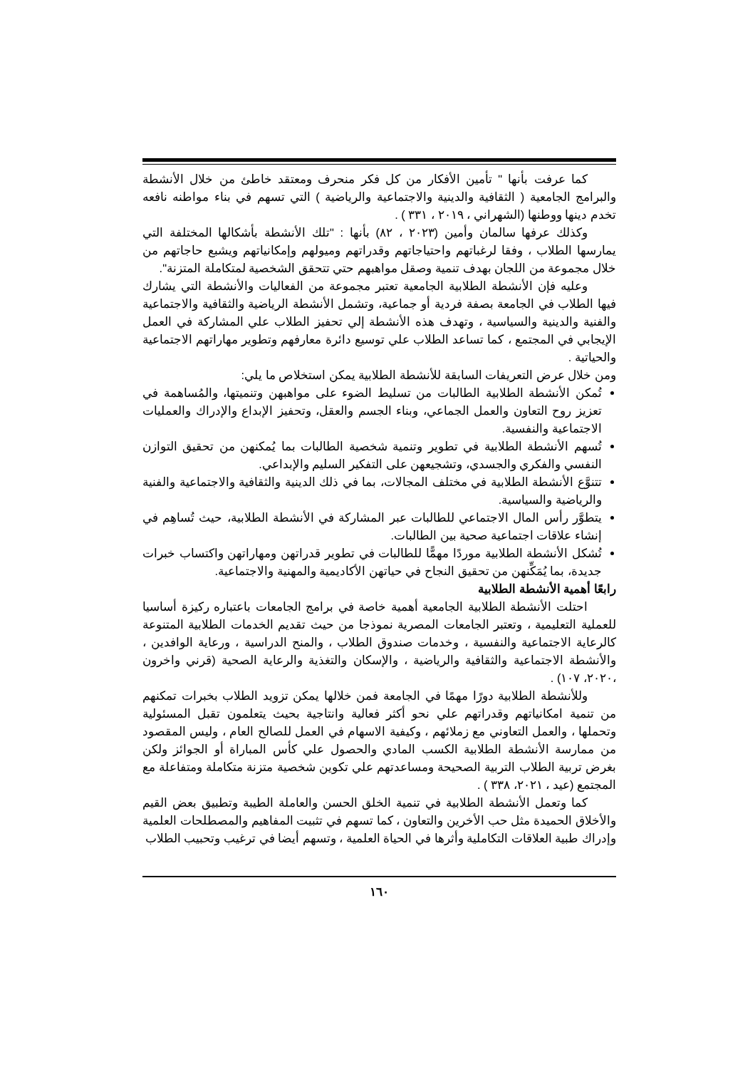كما عرفت بأنها " تأمين الأفكار من كل فكر منحرف ومعتقد خاطئ من خلال الأنشطة والبرامج الجامعية ( الثقافية والدينية والاجتماعية والرياضية ) التي تسهم في بناء مواطنه نافعه تخدم دينها ووطنها (الشهراني ، ٢٠١٩ ، ٣٣١ ) .
وكذلك عرفها سالمان وأمين (٢٠٢٣ ، ٨٢) بأنها : "تلك الأنشطة بأشكالها المختلفة التي يمارسها الطلاب ، وفقا لرغباتهم واحتياجاتهم وقدراتهم وميولهم وإمكانياتهم ويشبع حاجاتهم من خلال مجموعة من اللجان بهدف تنمية وصقل مواهبهم حتي تتحقق الشخصية لمتكاملة المتزنة".
وعليه فإن الأنشطة الطلابية الجامعية تعتبر مجموعة من الفعاليات والأنشطة التي يشارك فيها الطلاب في الجامعة بصفة فردية أو جماعية، وتشمل الأنشطة الرياضية والثقافية والاجتماعية والفنية والدينية والسياسية ، وتهدف هذه الأنشطة إلي تحفيز الطلاب علي المشاركة في العمل الإيجابي في المجتمع ، كما تساعد الطلاب علي توسيع دائرة معارفهم وتطوير مهاراتهم الاجتماعية والحياتية .
ومن خلال عرض التعريفات السابقة للأنشطة الطلابية يمكن استخلاص ما يلي:
تُمكن الأنشطة الطلابية الطالبات من تسليط الضوء على مواهبهن وتنميتها، والمُساهمة في تعزيز روح التعاون والعمل الجماعي، وبناء الجسم والعقل، وتحفيز الإبداع والإدراك والعمليات الاجتماعية والنفسية.
تُسهم الأنشطة الطلابية في تطوير وتنمية شخصية الطالبات بما يُمكنهن من تحقيق التوازن النفسي والفكري والجسدي، وتشجيعهن على التفكير السليم والإبداعي.
تتنوَّع الأنشطة الطلابية في مختلف المجالات، بما في ذلك الدينية والثقافية والاجتماعية والفنية والرياضية والسياسية.
يتطوَّر رأس المال الاجتماعي للطالبات عبر المشاركة في الأنشطة الطلابية، حيث تُساهِم في إنشاء علاقات اجتماعية صحية بين الطالبات.
تُشكل الأنشطة الطلابية موردًا مهمًّا للطالبات في تطوير قدراتهن ومهاراتهن واكتساب خبرات جديدة، بما يُمَكِّنهن من تحقيق النجاح في حياتهن الأكاديمية والمهنية والاجتماعية.
رابعًا أهمية الأنشطة الطلابية
احتلت الأنشطة الطلابية الجامعية أهمية خاصة في برامج الجامعات باعتباره ركيزة أساسيا للعملية التعليمية ، وتعتبر الجامعات المصرية نموذجا من حيث تقديم الخدمات الطلابية المتنوعة كالرعاية الاجتماعية والنفسية ، وخدمات صندوق الطلاب ، والمنح الدراسية ، ورعاية الوافدين ، والأنشطة الاجتماعية والثقافية والرياضية ، والإسكان والتغذية والرعاية الصحية (قرني واخرون ،٢٠٢٠، ١٠٧) .
وللأنشطة الطلابية دورًا مهمًا في الجامعة فمن خلالها يمكن تزويد الطلاب بخبرات تمكنهم من تنمية امكانياتهم وقدراتهم علي نحو أكثر فعالية وانتاجية بحيث يتعلمون تقبل المسئولية وتحملها ، والعمل التعاوني مع زملائهم ، وكيفية الاسهام في العمل للصالح العام ، وليس المقصود من ممارسة الأنشطة الطلابية الكسب المادي والحصول علي كأس المباراة أو الجوائز ولكن بغرض تربية الطلاب التربية الصحيحة ومساعدتهم علي تكوين شخصية متزنة متكاملة ومتفاعلة مع المجتمع (عيد ، ٢٠٢١، ٣٣٨ ) .
كما وتعمل الأنشطة الطلابية في تنمية الخلق الحسن والعاملة الطيبة وتطبيق بعض القيم والأخلاق الحميدة مثل حب الأخرين والتعاون ، كما تسهم في تثبيت المفاهيم والمصطلحات العلمية وإدراك طبية العلاقات التكاملية وأثرها في الحياة العلمية ، وتسهم أيضا في ترغيب وتحبيب الطلاب
١٦٠